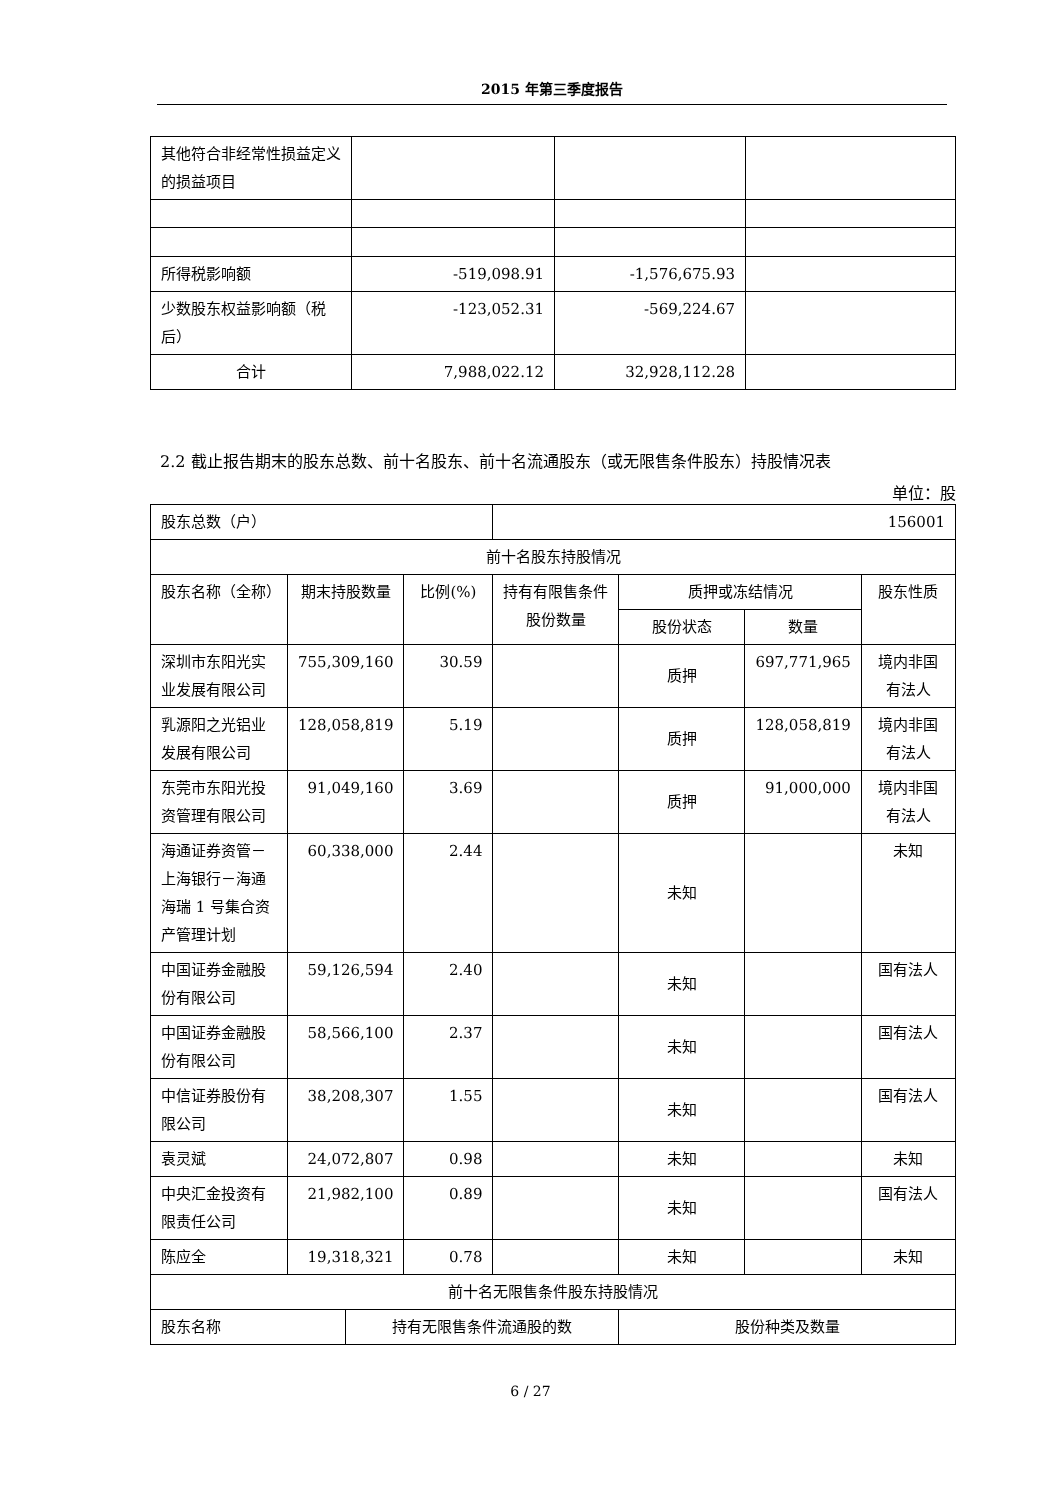2015 年第三季度报告
| 其他符合非经常性损益定义的损益项目 | | | |
| 所得税影响额 | -519,098.91 | -1,576,675.93 | |
| 少数股东权益影响额（税后） | -123,052.31 | -569,224.67 | |
| 合计 | 7,988,022.12 | 32,928,112.28 | |
2.2 截止报告期末的股东总数、前十名股东、前十名流通股东（或无限售条件股东）持股情况表
单位：股
| 股东总数（户） | | | | 156001 | | | |
| 前十名股东持股情况 | | | | | | | |
| 股东名称（全称） | 期末持股数量 | | 比例(%) | 持有有限售条件股份数量 | 质押或冻结情况 | | 股东性质 |
| | | | | | 股份状态 | 数量 | |
| 深圳市东阳光实业发展有限公司 | 755,309,160 | | 30.59 | | 质押 | 697,771,965 | 境内非国有法人 |
| 乳源阳之光铝业发展有限公司 | 128,058,819 | | 5.19 | | 质押 | 128,058,819 | 境内非国有法人 |
| 东莞市东阳光投资管理有限公司 | 91,049,160 | | 3.69 | | 质押 | 91,000,000 | 境内非国有法人 |
| 海通证券资管－上海银行－海通海瑞 1 号集合资产管理计划 | 60,338,000 | | 2.44 | | 未知 | | 未知 |
| 中国证券金融股份有限公司 | 59,126,594 | | 2.40 | | 未知 | | 国有法人 |
| 中国证券金融股份有限公司 | 58,566,100 | | 2.37 | | 未知 | | 国有法人 |
| 中信证券股份有限公司 | 38,208,307 | | 1.55 | | 未知 | | 国有法人 |
| 袁灵斌 | 24,072,807 | | 0.98 | | 未知 | | 未知 |
| 中央汇金投资有限责任公司 | 21,982,100 | | 0.89 | | 未知 | | 国有法人 |
| 陈应全 | 19,318,321 | | 0.78 | | 未知 | | 未知 |
| 前十名无限售条件股东持股情况 | | | | | | | |
| 股东名称 | | 持有无限售条件流通股的数 | | | 股份种类及数量 | | |
6 / 27